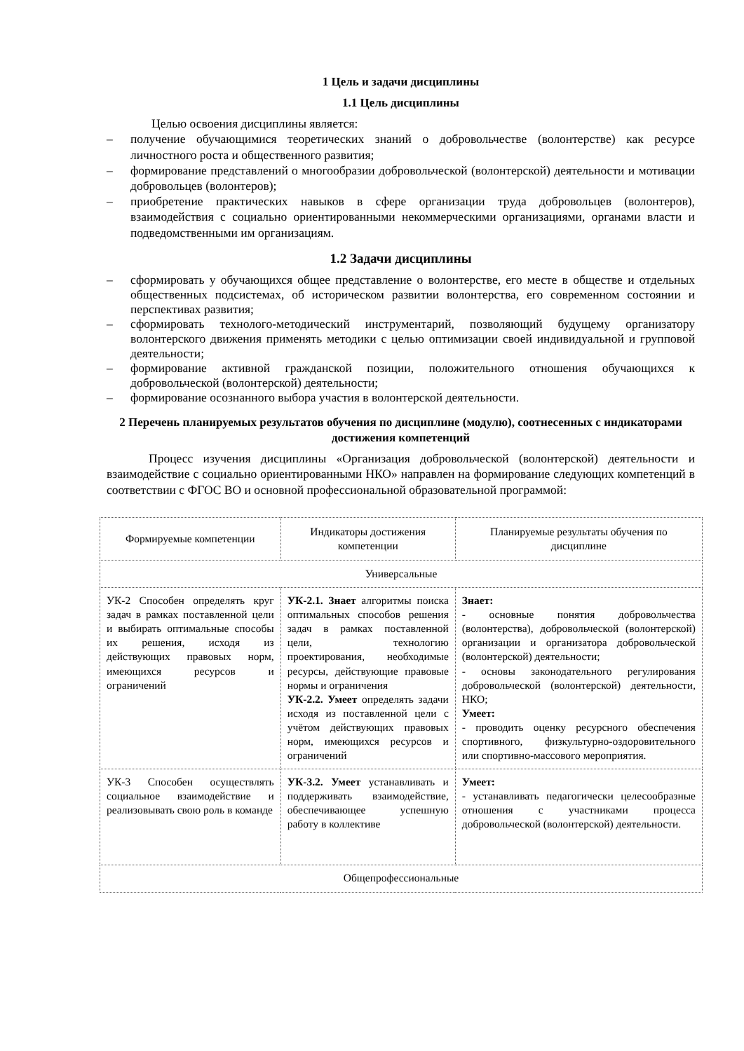1 Цель и задачи дисциплины
1.1 Цель дисциплины
Целью освоения дисциплины является:
– получение обучающимися теоретических знаний о добровольчестве (волонтерстве) как ресурсе личностного роста и общественного развития;
– формирование представлений о многообразии добровольческой (волонтерской) деятельности и мотивации добровольцев (волонтеров);
– приобретение практических навыков в сфере организации труда добровольцев (волонтеров), взаимодействия с социально ориентированными некоммерческими организациями, органами власти и подведомственными им организациям.
1.2 Задачи дисциплины
– сформировать у обучающихся общее представление о волонтерстве, его месте в обществе и отдельных общественных подсистемах, об историческом развитии волонтерства, его современном состоянии и перспективах развития;
– сформировать технолого-методический инструментарий, позволяющий будущему организатору волонтерского движения применять методики с целью оптимизации своей индивидуальной и групповой деятельности;
– формирование активной гражданской позиции, положительного отношения обучающихся к добровольческой (волонтерской) деятельности;
– формирование осознанного выбора участия в волонтерской деятельности.
2 Перечень планируемых результатов обучения по дисциплине (модулю), соотнесенных с индикаторами достижения компетенций
Процесс изучения дисциплины «Организация добровольческой (волонтерской) деятельности и взаимодействие с социально ориентированными НКО» направлен на формирование следующих компетенций в соответствии с ФГОС ВО и основной профессиональной образовательной программой:
| Формируемые компетенции | Индикаторы достижения компетенции | Планируемые результаты обучения по дисциплине |
| --- | --- | --- |
| Универсальные | | |
| УК-2 Способен определять круг задач в рамках поставленной цели и выбирать оптимальные способы их решения, исходя из действующих правовых норм, имеющихся ресурсов и ограничений | УК-2.1. Знает алгоритмы поиска оптимальных способов решения задач в рамках поставленной цели, технологию проектирования, необходимые ресурсы, действующие правовые нормы и ограничения УК-2.2. Умеет определять задачи исходя из поставленной цели с учётом действующих правовых норм, имеющихся ресурсов и ограничений | Знает: - основные понятия добровольчества (волонтерства), добровольческой (волонтерской) организации и организатора добровольческой (волонтерской) деятельности; - основы законодательного регулирования добровольческой (волонтерской) деятельности, НКО; Умеет: - проводить оценку ресурсного обеспечения спортивного, физкультурно-оздоровительного или спортивно-массового мероприятия. |
| УК-3 Способен осуществлять социальное взаимодействие и реализовывать свою роль в команде | УК-3.2. Умеет устанавливать и поддерживать взаимодействие, обеспечивающее успешную работу в коллективе | Умеет: - устанавливать педагогически целесообразные отношения с участниками процесса добровольческой (волонтерской) деятельности. |
| Общепрофессиональные | | |